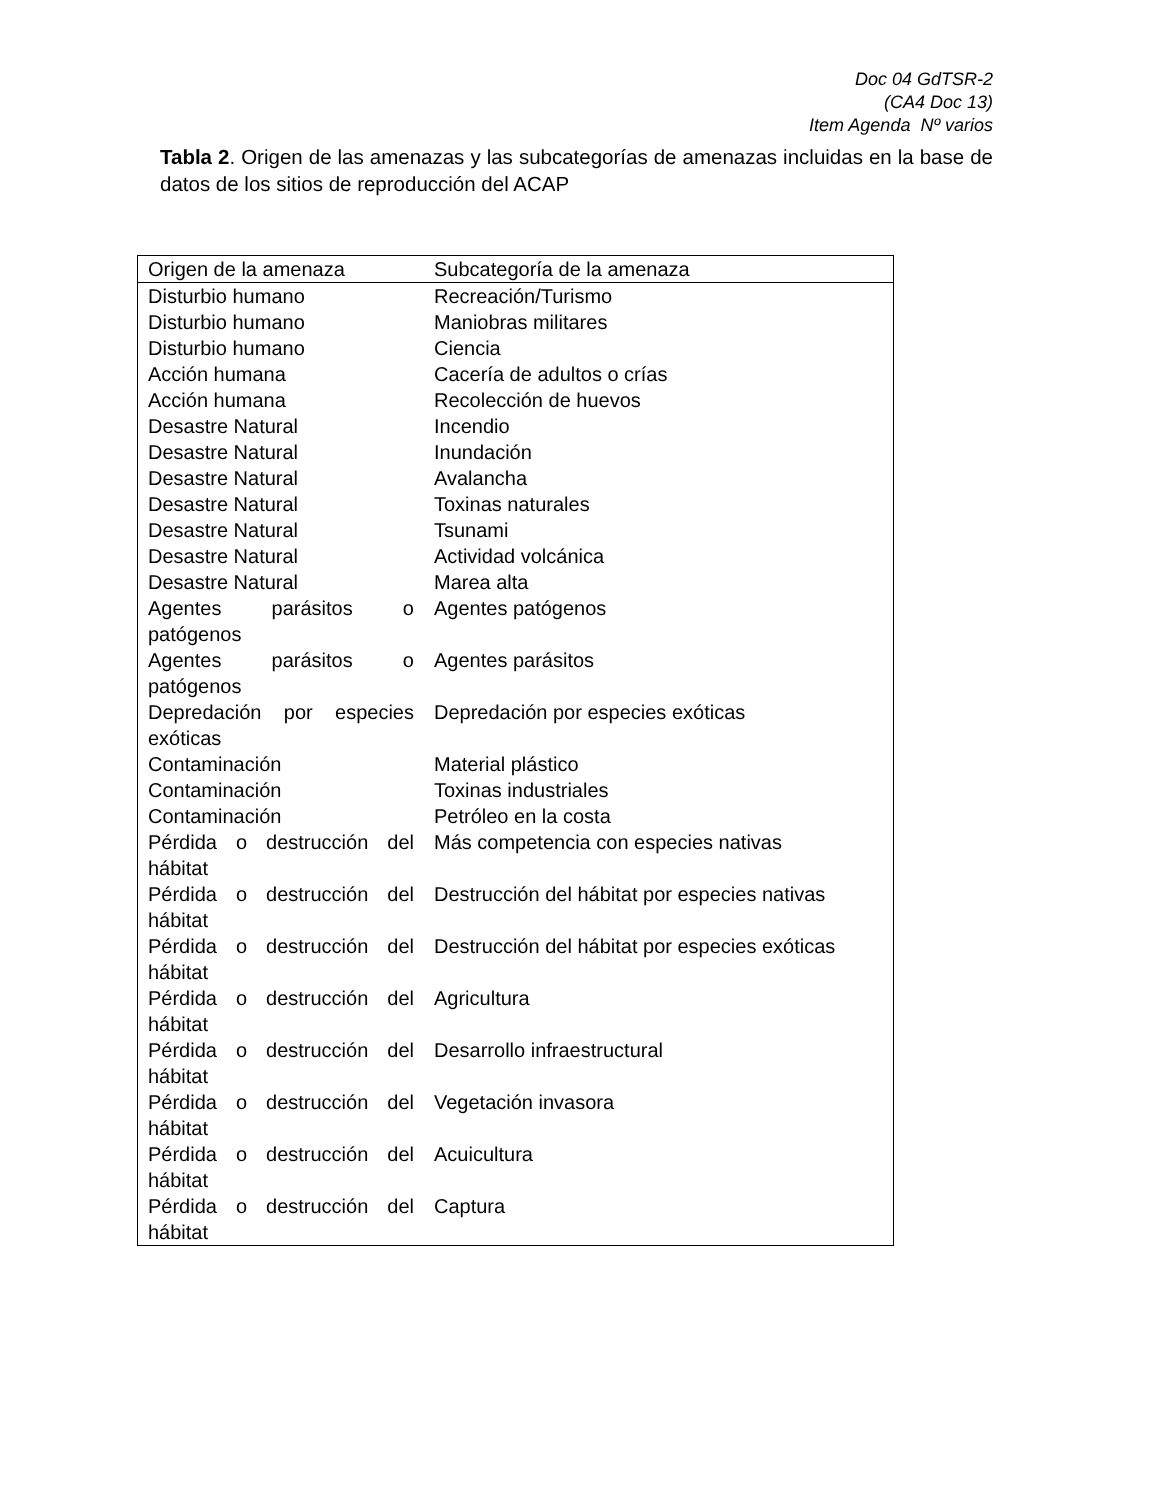Doc 04 GdTSR-2
(CA4 Doc 13)
Item Agenda Nº varios
Tabla 2. Origen de las amenazas y las subcategorías de amenazas incluidas en la base de datos de los sitios de reproducción del ACAP
| Origen de la amenaza | Subcategoría de la amenaza |
| --- | --- |
| Disturbio humano | Recreación/Turismo |
| Disturbio humano | Maniobras militares |
| Disturbio humano | Ciencia |
| Acción humana | Cacería de adultos o crías |
| Acción humana | Recolección de huevos |
| Desastre Natural | Incendio |
| Desastre Natural | Inundación |
| Desastre Natural | Avalancha |
| Desastre Natural | Toxinas naturales |
| Desastre Natural | Tsunami |
| Desastre Natural | Actividad volcánica |
| Desastre Natural | Marea alta |
| Agentes parásitos o patógenos | Agentes patógenos |
| Agentes parásitos o patógenos | Agentes parásitos |
| Depredación por especies exóticas | Depredación por especies exóticas |
| Contaminación | Material plástico |
| Contaminación | Toxinas industriales |
| Contaminación | Petróleo en la costa |
| Pérdida o destrucción del hábitat | Más competencia con especies nativas |
| Pérdida o destrucción del hábitat | Destrucción del hábitat por especies nativas |
| Pérdida o destrucción del hábitat | Destrucción del hábitat por especies exóticas |
| Pérdida o destrucción del hábitat | Agricultura |
| Pérdida o destrucción del hábitat | Desarrollo infraestructural |
| Pérdida o destrucción del hábitat | Vegetación invasora |
| Pérdida o destrucción del hábitat | Acuicultura |
| Pérdida o destrucción del hábitat | Captura |